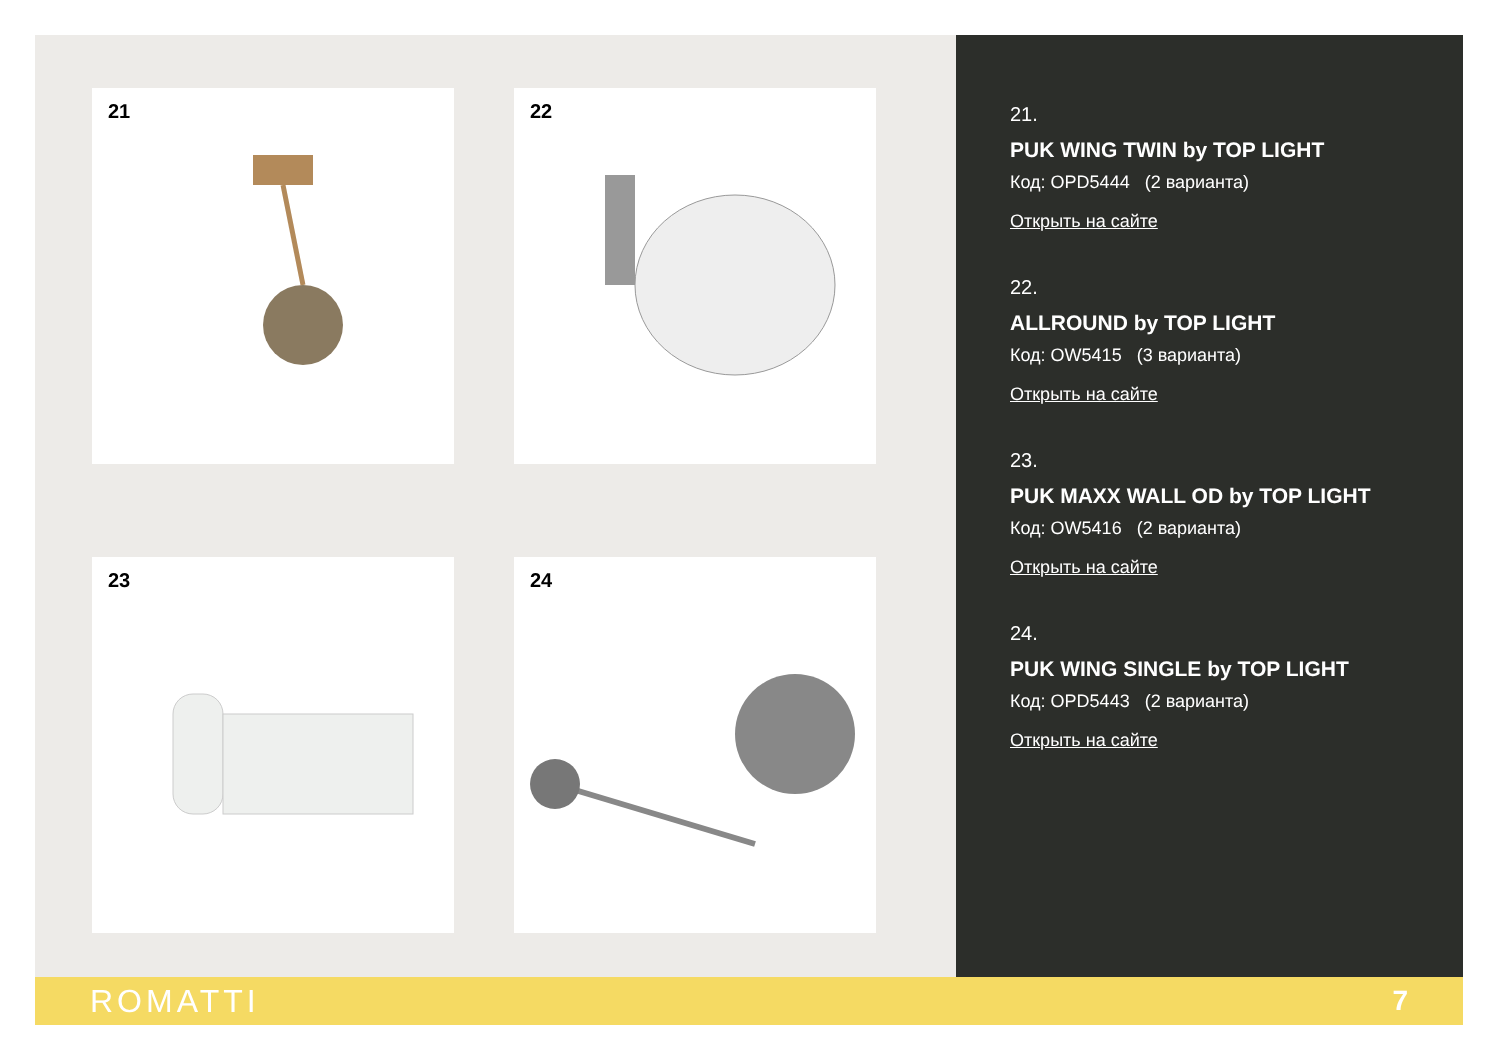21
22
23
24
21.
PUK WING TWIN by TOP LIGHT
Код: OPD5444 (2 варианта)
Открыть на сайте
22.
ALLROUND by TOP LIGHT
Код: OW5415 (3 варианта)
Открыть на сайте
23.
PUK MAXX WALL OD by TOP LIGHT
Код: OW5416 (2 варианта)
Открыть на сайте
24.
PUK WING SINGLE by TOP LIGHT
Код: OPD5443 (2 варианта)
Открыть на сайте
ROMATTI 7